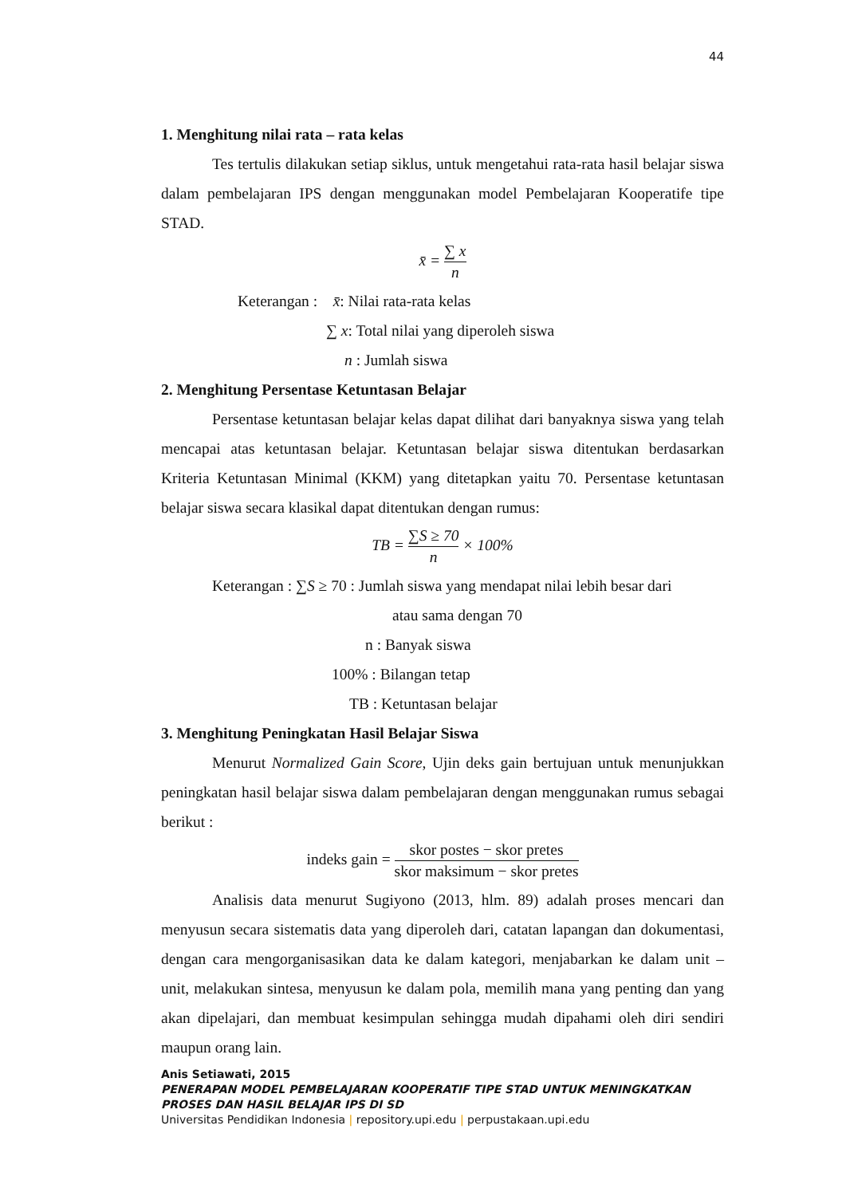44
1. Menghitung nilai rata – rata kelas
Tes tertulis dilakukan setiap siklus, untuk mengetahui rata-rata hasil belajar siswa dalam pembelajaran IPS dengan menggunakan model Pembelajaran Kooperatife tipe STAD.
x̄ = ∑ x n
Keterangan : x̄: Nilai rata-rata kelas
∑ x: Total nilai yang diperoleh siswa
n : Jumlah siswa
2. Menghitung Persentase Ketuntasan Belajar
Persentase ketuntasan belajar kelas dapat dilihat dari banyaknya siswa yang telah mencapai atas ketuntasan belajar. Ketuntasan belajar siswa ditentukan berdasarkan Kriteria Ketuntasan Minimal (KKM) yang ditetapkan yaitu 70. Persentase ketuntasan belajar siswa secara klasikal dapat ditentukan dengan rumus:
TB = ∑S ≥ 70 n × 100%
Keterangan : ∑S ≥ 70 : Jumlah siswa yang mendapat nilai lebih besar dari
atau sama dengan 70
n : Banyak siswa
100% : Bilangan tetap
TB : Ketuntasan belajar
3. Menghitung Peningkatan Hasil Belajar Siswa
Menurut Normalized Gain Score, Ujin deks gain bertujuan untuk menunjukkan peningkatan hasil belajar siswa dalam pembelajaran dengan menggunakan rumus sebagai berikut :
indeks gain = skor postes − skor pretes skor maksimum − skor pretes
Analisis data menurut Sugiyono (2013, hlm. 89) adalah proses mencari dan menyusun secara sistematis data yang diperoleh dari, catatan lapangan dan dokumentasi, dengan cara mengorganisasikan data ke dalam kategori, menjabarkan ke dalam unit – unit, melakukan sintesa, menyusun ke dalam pola, memilih mana yang penting dan yang akan dipelajari, dan membuat kesimpulan sehingga mudah dipahami oleh diri sendiri maupun orang lain.
Anis Setiawati, 2015
PENERAPAN MODEL PEMBELAJARAN KOOPERATIF TIPE STAD UNTUK MENINGKATKAN PROSES DAN HASIL BELAJAR IPS DI SD
Universitas Pendidikan Indonesia | repository.upi.edu | perpustakaan.upi.edu